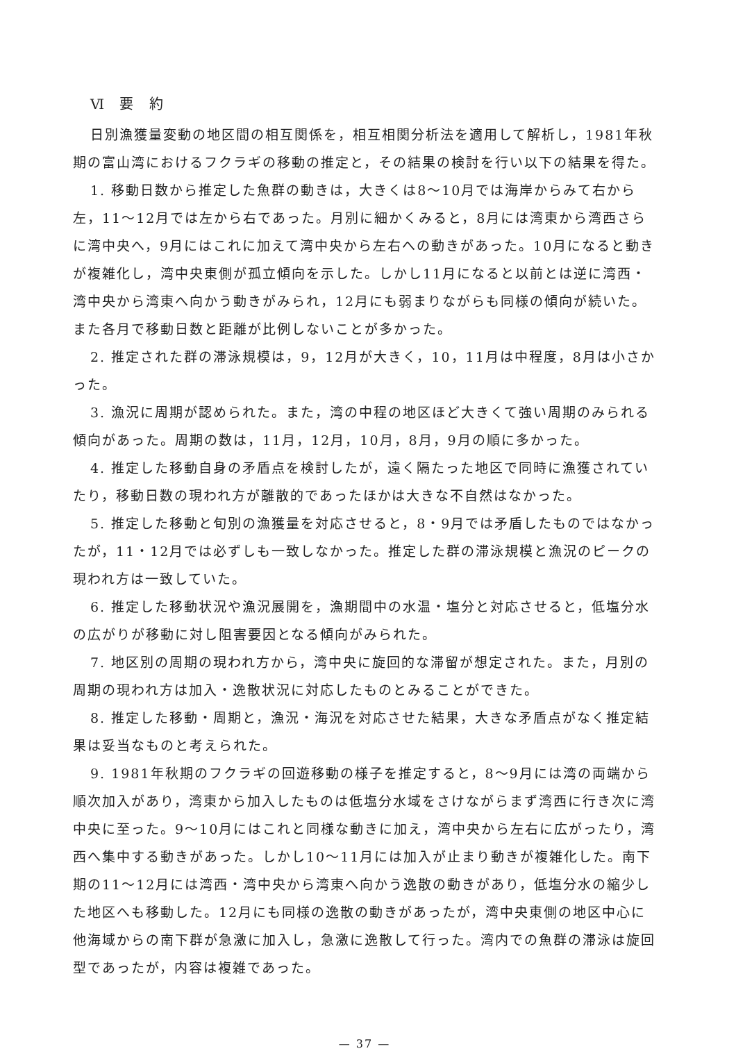Ⅵ 要 約
日別漁獲量変動の地区間の相互関係を，相互相関分析法を適用して解析し，1981年秋期の富山湾におけるフクラギの移動の推定と，その結果の検討を行い以下の結果を得た。
1. 移動日数から推定した魚群の動きは，大きくは8～10月では海岸からみて右から左，11～12月では左から右であった。月別に細かくみると，8月には湾東から湾西さらに湾中央へ，9月にはこれに加えて湾中央から左右への動きがあった。10月になると動きが複雑化し，湾中央東側が孤立傾向を示した。しかし11月になると以前とは逆に湾西・湾中央から湾東へ向かう動きがみられ，12月にも弱まりながらも同様の傾向が続いた。また各月で移動日数と距離が比例しないことが多かった。
2. 推定された群の滞泳規模は，9，12月が大きく，10，11月は中程度，8月は小さかった。
3. 漁況に周期が認められた。また，湾の中程の地区ほど大きくて強い周期のみられる傾向があった。周期の数は，11月，12月，10月，8月，9月の順に多かった。
4. 推定した移動自身の矛盾点を検討したが，遠く隔たった地区で同時に漁獲されていたり，移動日数の現われ方が離散的であったほかは大きな不自然はなかった。
5. 推定した移動と旬別の漁獲量を対応させると，8・9月では矛盾したものではなかったが，11・12月では必ずしも一致しなかった。推定した群の滞泳規模と漁況のピークの現われ方は一致していた。
6. 推定した移動状況や漁況展開を，漁期間中の水温・塩分と対応させると，低塩分水の広がりが移動に対し阻害要因となる傾向がみられた。
7. 地区別の周期の現われ方から，湾中央に旋回的な滞留が想定された。また，月別の周期の現われ方は加入・逸散状況に対応したものとみることができた。
8. 推定した移動・周期と，漁況・海況を対応させた結果，大きな矛盾点がなく推定結果は妥当なものと考えられた。
9. 1981年秋期のフクラギの回遊移動の様子を推定すると，8～9月には湾の両端から順次加入があり，湾東から加入したものは低塩分水域をさけながらまず湾西に行き次に湾中央に至った。9～10月にはこれと同様な動きに加え，湾中央から左右に広がったり，湾西へ集中する動きがあった。しかし10～11月には加入が止まり動きが複雑化した。南下期の11～12月には湾西・湾中央から湾東へ向かう逸散の動きがあり，低塩分水の縮少した地区へも移動した。12月にも同様の逸散の動きがあったが，湾中央東側の地区中心に他海域からの南下群が急激に加入し，急激に逸散して行った。湾内での魚群の滞泳は旋回型であったが，内容は複雑であった。
— 37 —